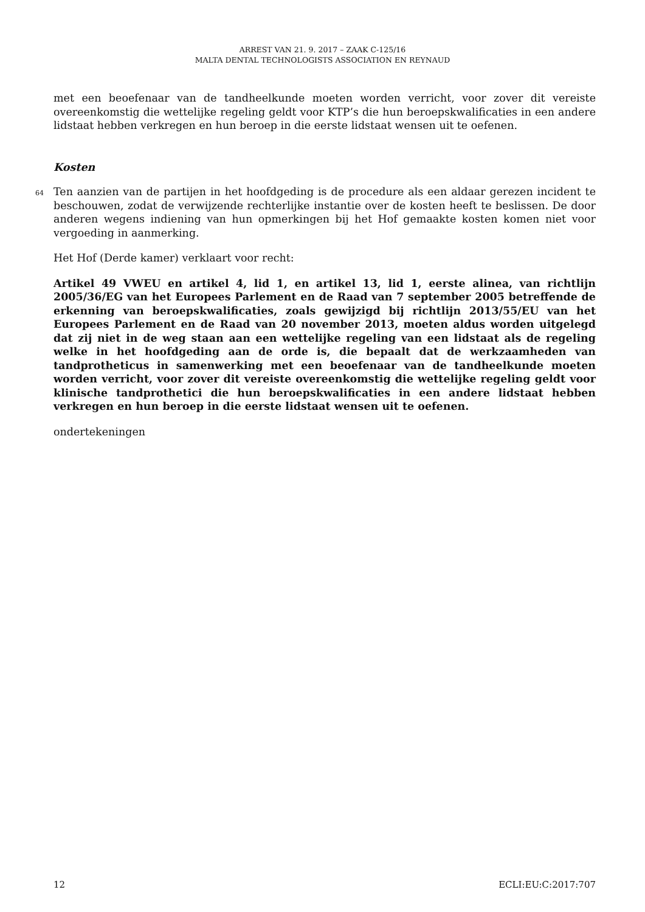ARREST VAN 21. 9. 2017 – ZAAK C-125/16
MALTA DENTAL TECHNOLOGISTS ASSOCIATION EN REYNAUD
met een beoefenaar van de tandheelkunde moeten worden verricht, voor zover dit vereiste overeenkomstig die wettelijke regeling geldt voor KTP’s die hun beroepskwalificaties in een andere lidstaat hebben verkregen en hun beroep in die eerste lidstaat wensen uit te oefenen.
Kosten
64 Ten aanzien van de partijen in het hoofdgeding is de procedure als een aldaar gerezen incident te beschouwen, zodat de verwijzende rechterlijke instantie over de kosten heeft te beslissen. De door anderen wegens indiening van hun opmerkingen bij het Hof gemaakte kosten komen niet voor vergoeding in aanmerking.
Het Hof (Derde kamer) verklaart voor recht:
Artikel 49 VWEU en artikel 4, lid 1, en artikel 13, lid 1, eerste alinea, van richtlijn 2005/36/EG van het Europees Parlement en de Raad van 7 september 2005 betreffende de erkenning van beroepskwalificaties, zoals gewijzigd bij richtlijn 2013/55/EU van het Europees Parlement en de Raad van 20 november 2013, moeten aldus worden uitgelegd dat zij niet in de weg staan aan een wettelijke regeling van een lidstaat als de regeling welke in het hoofdgeding aan de orde is, die bepaalt dat de werkzaamheden van tandprotheticus in samenwerking met een beoefenaar van de tandheelkunde moeten worden verricht, voor zover dit vereiste overeenkomstig die wettelijke regeling geldt voor klinische tandprothetici die hun beroepskwalificaties in een andere lidstaat hebben verkregen en hun beroep in die eerste lidstaat wensen uit te oefenen.
ondertekeningen
12 ECLI:EU:C:2017:707